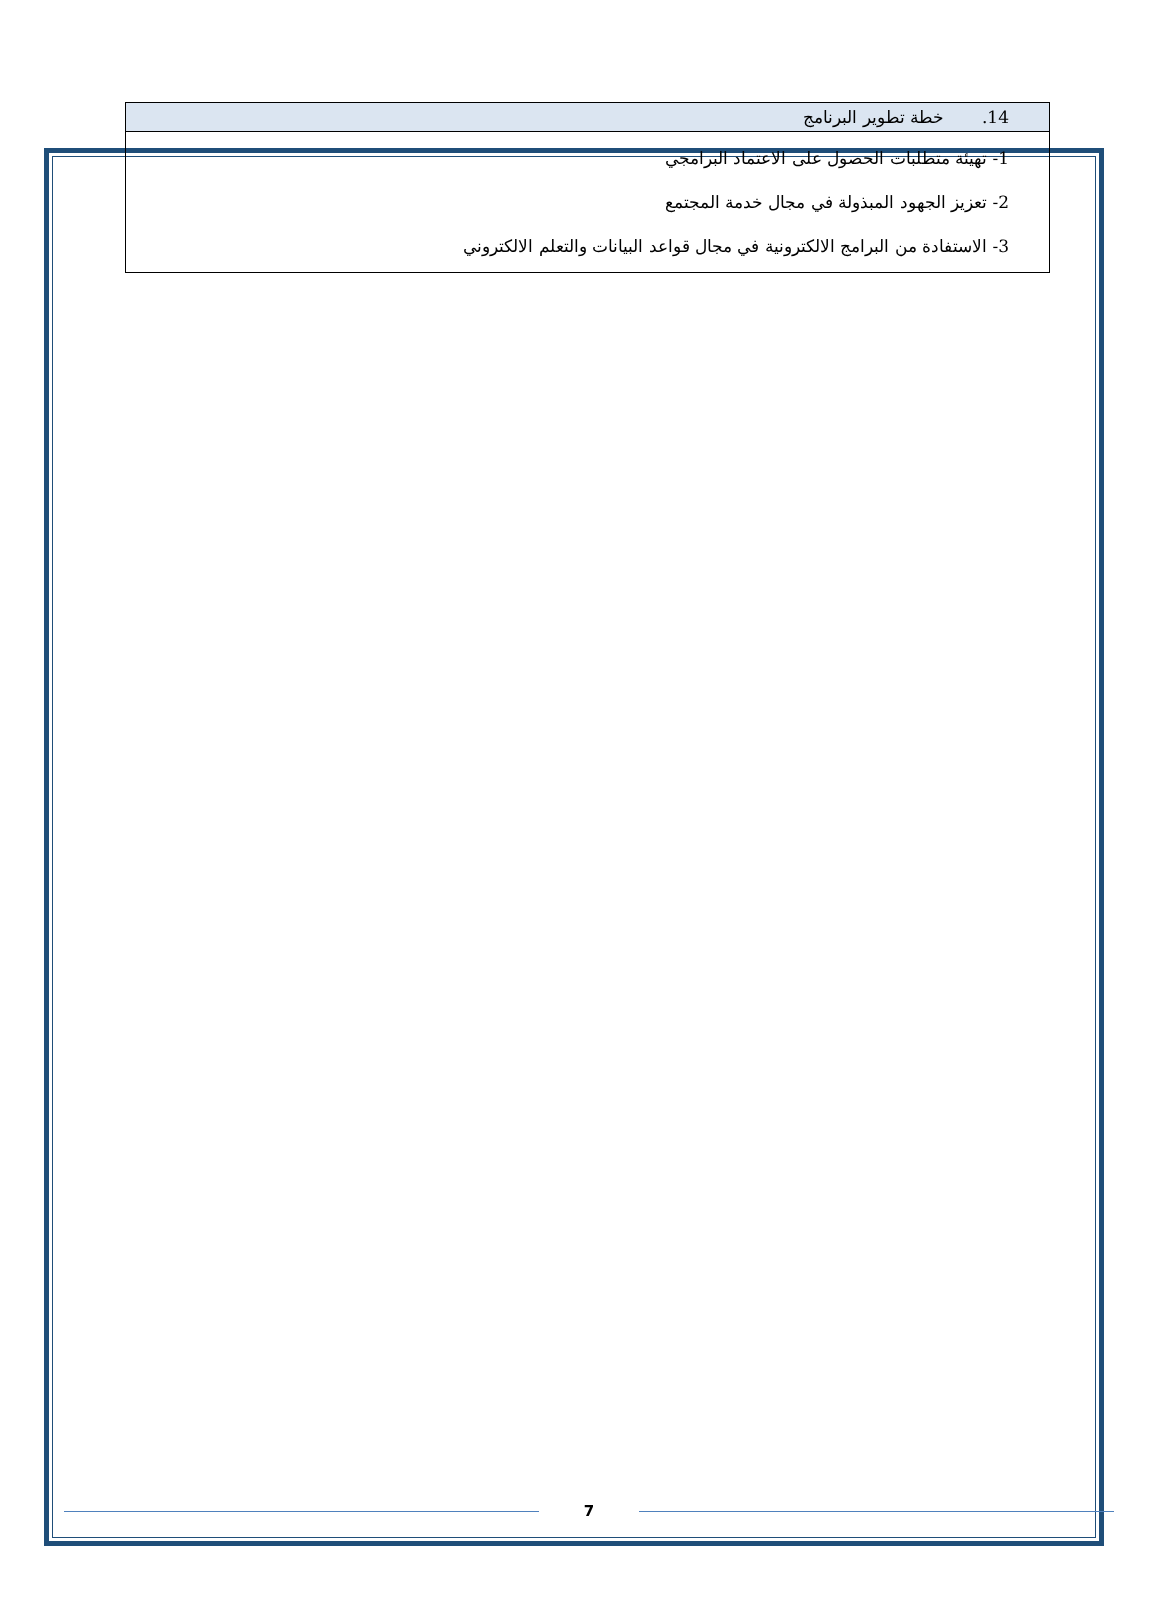| 14. خطة تطوير البرنامج |
| --- |
| 1- تهيئة متطلبات الحصول على الاعتماد البرامجي 2- تعزيز الجهود المبذولة في مجال خدمة المجتمع 3- الاستفادة من البرامج الالكترونية في مجال قواعد البيانات والتعلم الالكتروني |
7